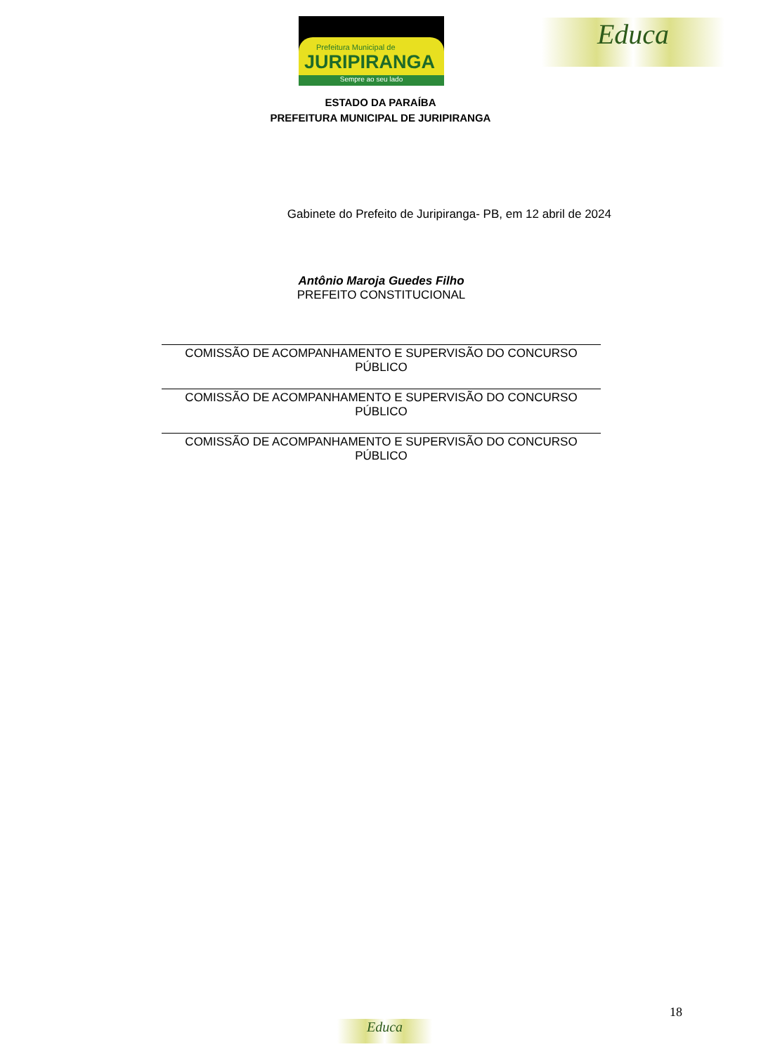Prefeitura Municipal de
JURIPIRANGA
Sempre ao seu lado
Educa
ESTADO DA PARAÍBA
PREFEITURA MUNICIPAL DE JURIPIRANGA
Gabinete do Prefeito de Juripiranga- PB, em 12 abril de 2024
Antônio Maroja Guedes Filho
PREFEITO CONSTITUCIONAL
COMISSÃO DE ACOMPANHAMENTO E SUPERVISÃO DO CONCURSO PÚBLICO
COMISSÃO DE ACOMPANHAMENTO E SUPERVISÃO DO CONCURSO PÚBLICO
COMISSÃO DE ACOMPANHAMENTO E SUPERVISÃO DO CONCURSO PÚBLICO
18
Educa